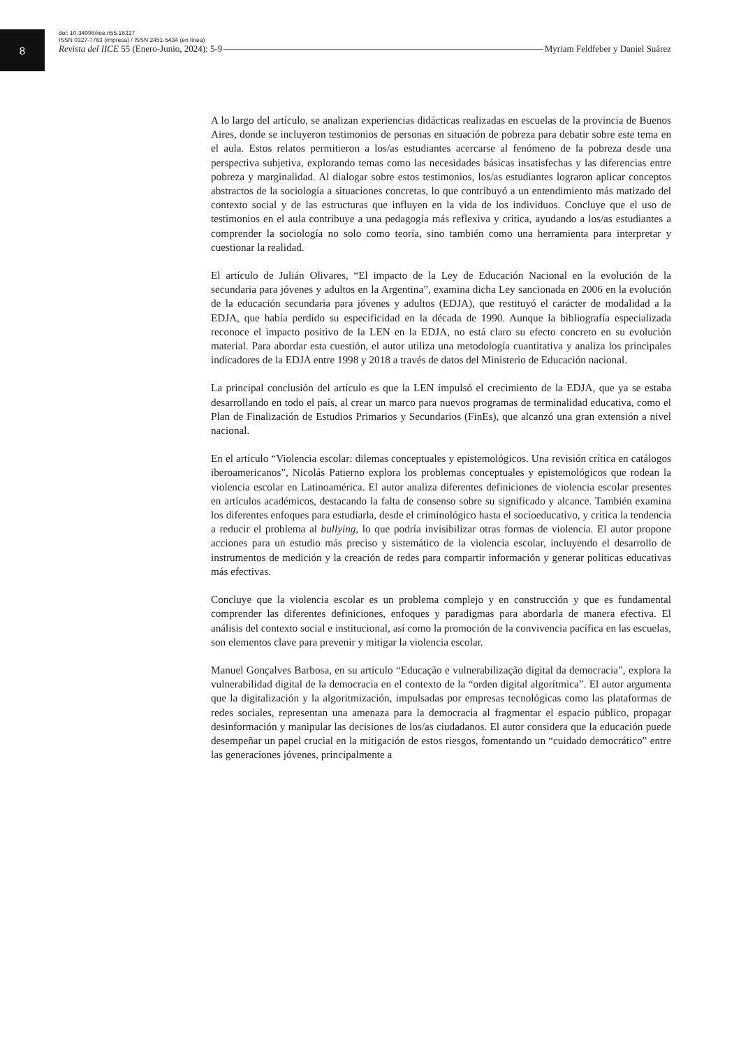8
doi: 10.34096/iice.n55.16327
ISSN 0327-7763 (impresa) / ISSN 2451-5434 (en línea)
Revista del IICE 55 (Enero-Junio, 2024): 5-9 Myriam Feldfeber y Daniel Suárez
A lo largo del artículo, se analizan experiencias didácticas realizadas en escuelas de la provincia de Buenos Aires, donde se incluyeron testimonios de personas en situación de pobreza para debatir sobre este tema en el aula. Estos relatos permitieron a los/as estudiantes acercarse al fenómeno de la pobreza desde una perspectiva subjetiva, explorando temas como las necesidades básicas insatisfechas y las diferencias entre pobreza y marginalidad. Al dialogar sobre estos testimonios, los/as estudiantes lograron aplicar conceptos abstractos de la sociología a situaciones concretas, lo que contribuyó a un entendimiento más matizado del contexto social y de las estructuras que influyen en la vida de los individuos. Concluye que el uso de testimonios en el aula contribuye a una pedagogía más reflexiva y crítica, ayudando a los/as estudiantes a comprender la sociología no solo como teoría, sino también como una herramienta para interpretar y cuestionar la realidad.
El artículo de Julián Olivares, “El impacto de la Ley de Educación Nacional en la evolución de la secundaria para jóvenes y adultos en la Argentina”, examina dicha Ley sancionada en 2006 en la evolución de la educación secundaria para jóvenes y adultos (EDJA), que restituyó el carácter de modalidad a la EDJA, que había perdido su especificidad en la década de 1990. Aunque la bibliografía especializada reconoce el impacto positivo de la LEN en la EDJA, no está claro su efecto concreto en su evolución material. Para abordar esta cuestión, el autor utiliza una metodología cuantitativa y analiza los principales indicadores de la EDJA entre 1998 y 2018 a través de datos del Ministerio de Educación nacional.
La principal conclusión del artículo es que la LEN impulsó el crecimiento de la EDJA, que ya se estaba desarrollando en todo el país, al crear un marco para nuevos programas de terminalidad educativa, como el Plan de Finalización de Estudios Primarios y Secundarios (FinEs), que alcanzó una gran extensión a nivel nacional.
En el artículo “Violencia escolar: dilemas conceptuales y epistemológicos. Una revisión crítica en catálogos iberoamericanos”, Nicolás Patierno explora los problemas conceptuales y epistemológicos que rodean la violencia escolar en Latinoamérica. El autor analiza diferentes definiciones de violencia escolar presentes en artículos académicos, destacando la falta de consenso sobre su significado y alcance. También examina los diferentes enfoques para estudiarla, desde el criminológico hasta el socioeducativo, y critica la tendencia a reducir el problema al bullying, lo que podría invisibilizar otras formas de violencia. El autor propone acciones para un estudio más preciso y sistemático de la violencia escolar, incluyendo el desarrollo de instrumentos de medición y la creación de redes para compartir información y generar políticas educativas más efectivas.
Concluye que la violencia escolar es un problema complejo y en construcción y que es fundamental comprender las diferentes definiciones, enfoques y paradigmas para abordarla de manera efectiva. El análisis del contexto social e institucional, así como la promoción de la convivencia pacífica en las escuelas, son elementos clave para prevenir y mitigar la violencia escolar.
Manuel Gonçalves Barbosa, en su artículo “Educação e vulnerabilização digital da democracia”, explora la vulnerabilidad digital de la democracia en el contexto de la “orden digital algorítmica”. El autor argumenta que la digitalización y la algoritmización, impulsadas por empresas tecnológicas como las plataformas de redes sociales, representan una amenaza para la democracia al fragmentar el espacio público, propagar desinformación y manipular las decisiones de los/as ciudadanos. El autor considera que la educación puede desempeñar un papel crucial en la mitigación de estos riesgos, fomentando un “cuidado democrático” entre las generaciones jóvenes, principalmente a